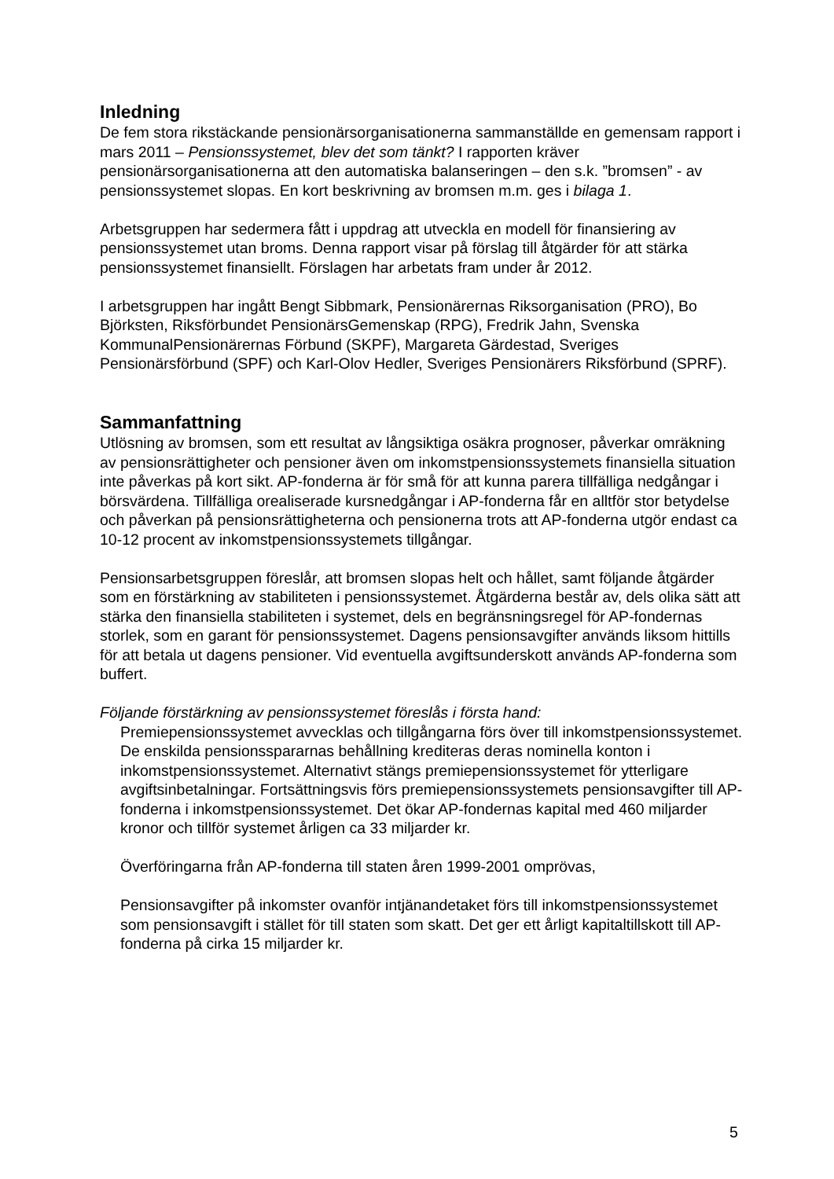Inledning
De fem stora rikstäckande pensionärsorganisationerna sammanställde en gemensam rapport i mars 2011 – Pensionssystemet, blev det som tänkt? I rapporten kräver pensionärsorganisationerna att den automatiska balanseringen – den s.k. ”bromsen” - av pensionssystemet slopas. En kort beskrivning av bromsen m.m. ges i bilaga 1.
Arbetsgruppen har sedermera fått i uppdrag att utveckla en modell för finansiering av pensionssystemet utan broms. Denna rapport visar på förslag till åtgärder för att stärka pensionssystemet finansiellt. Förslagen har arbetats fram under år 2012.
I arbetsgruppen har ingått Bengt Sibbmark, Pensionärernas Riksorganisation (PRO), Bo Björksten, Riksförbundet PensionärsGemenskap (RPG), Fredrik Jahn, Svenska KommunalPensionärernas Förbund (SKPF), Margareta Gärdestad, Sveriges Pensionärsförbund (SPF) och Karl-Olov Hedler, Sveriges Pensionärers Riksförbund (SPRF).
Sammanfattning
Utlösning av bromsen, som ett resultat av långsiktiga osäkra prognoser, påverkar omräkning av pensionsrättigheter och pensioner även om inkomstpensionssystemets finansiella situation inte påverkas på kort sikt. AP-fonderna är för små för att kunna parera tillfälliga nedgångar i börsvärdena. Tillfälliga orealiserade kursnedgångar i AP-fonderna får en alltför stor betydelse och påverkan på pensionsrättigheterna och pensionerna trots att AP-fonderna utgör endast ca 10-12 procent av inkomstpensionssystemets tillgångar.
Pensionsarbetsgruppen föreslår, att bromsen slopas helt och hållet, samt följande åtgärder som en förstärkning av stabiliteten i pensionssystemet. Åtgärderna består av, dels olika sätt att stärka den finansiella stabiliteten i systemet, dels en begränsningsregel för AP-fondernas storlek, som en garant för pensionssystemet. Dagens pensionsavgifter används liksom hittills för att betala ut dagens pensioner. Vid eventuella avgiftsunderskott används AP-fonderna som buffert.
Följande förstärkning av pensionssystemet föreslås i första hand:
Premiepensionssystemet avvecklas och tillgångarna förs över till inkomstpensionssystemet. De enskilda pensionsspararnas behållning krediteras deras nominella konton i inkomstpensionssystemet. Alternativt stängs premiepensionssystemet för ytterligare avgiftsinbetalningar. Fortsättningsvis förs premiepensionssystemets pensionsavgifter till AP-fonderna i inkomstpensionssystemet. Det ökar AP-fondernas kapital med 460 miljarder kronor och tillför systemet årligen ca 33 miljarder kr.
Överföringarna från AP-fonderna till staten åren 1999-2001 omprövas,
Pensionsavgifter på inkomster ovanför intjänandetaket förs till inkomstpensionssystemet som pensionsavgift i stället för till staten som skatt. Det ger ett årligt kapitaltillskott till AP-fonderna på cirka 15 miljarder kr.
5